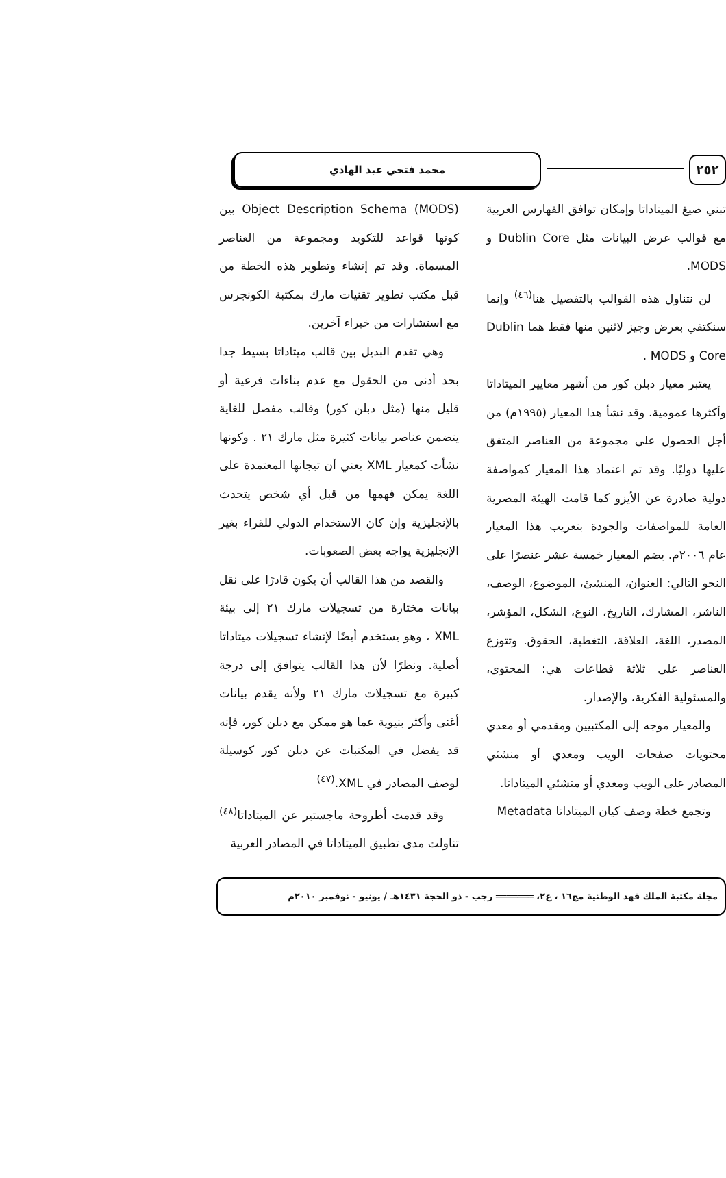٢٥٢
محمد فتحي عبد الهادي
تبني صيغ الميتاداتا وإمكان توافق الفهارس العربية مع قوالب عرض البيانات مثل Dublin Core و MODS.
لن نتناول هذه القوالب بالتفصيل هنا<sup>(٤٦)</sup> وإنما سنكتفي بعرض وجيز لاثنين منها فقط هما Dublin Core و MODS .
يعتبر معيار دبلن كور من أشهر معايير الميتاداتا وأكثرها عمومية. وقد نشأ هذا المعيار (١٩٩٥م) من أجل الحصول على مجموعة من العناصر المتفق عليها دوليًا. وقد تم اعتماد هذا المعيار كمواصفة دولية صادرة عن الأيزو كما قامت الهيئة المصرية العامة للمواصفات والجودة بتعريب هذا المعيار عام ٢٠٠٦م. يضم المعيار خمسة عشر عنصرًا على النحو التالي: العنوان، المنشئ، الموضوع، الوصف، الناشر، المشارك، التاريخ، النوع، الشكل، المؤشر، المصدر، اللغة، العلاقة، التغطية، الحقوق. وتتوزع العناصر على ثلاثة قطاعات هي: المحتوى، والمسئولية الفكرية، والإصدار.
والمعيار موجه إلى المكتبيين ومقدمي أو معدي محتويات صفحات الويب ومعدي أو منشئي المصادر على الويب ومعدي أو منشئي الميتاداتا.
وتجمع خطة وصف كيان الميتاداتا Metadata
Object Description Schema (MODS) بين كونها قواعد للتكويد ومجموعة من العناصر المسماة. وقد تم إنشاء وتطوير هذه الخطة من قبل مكتب تطوير تقنيات مارك بمكتبة الكونجرس مع استشارات من خبراء آخرين.
وهي تقدم البديل بين قالب ميتاداتا بسيط جدا بحد أدنى من الحقول مع عدم بناءات فرعية أو قليل منها (مثل دبلن كور) وقالب مفصل للغاية يتضمن عناصر بيانات كثيرة مثل مارك ٢١ . وكونها نشأت كمعيار XML يعني أن تيجانها المعتمدة على اللغة يمكن فهمها من قبل أي شخص يتحدث بالإنجليزية وإن كان الاستخدام الدولي للقراء بغير الإنجليزية يواجه بعض الصعوبات.
والقصد من هذا القالب أن يكون قادرًا على نقل بيانات مختارة من تسجيلات مارك ٢١ إلى بيئة XML ، وهو يستخدم أيضًا لإنشاء تسجيلات ميتاداتا أصلية. ونظرًا لأن هذا القالب يتوافق إلى درجة كبيرة مع تسجيلات مارك ٢١ ولأنه يقدم بيانات أغنى وأكثر بنيوية عما هو ممكن مع دبلن كور، فإنه قد يفضل في المكتبات عن دبلن كور كوسيلة لوصف المصادر في XML.<sup>(٤٧)</sup>
وقد قدمت أطروحة ماجستير عن الميتاداتا<sup>(٤٨)</sup> تناولت مدى تطبيق الميتاداتا في المصادر العربية
مجلة مكتبة الملك فهد الوطنية مج١٦ ، ع٢، ═══════ رجب - ذو الحجة ١٤٣١هـ / يونيو - نوفمبر ٢٠١٠م